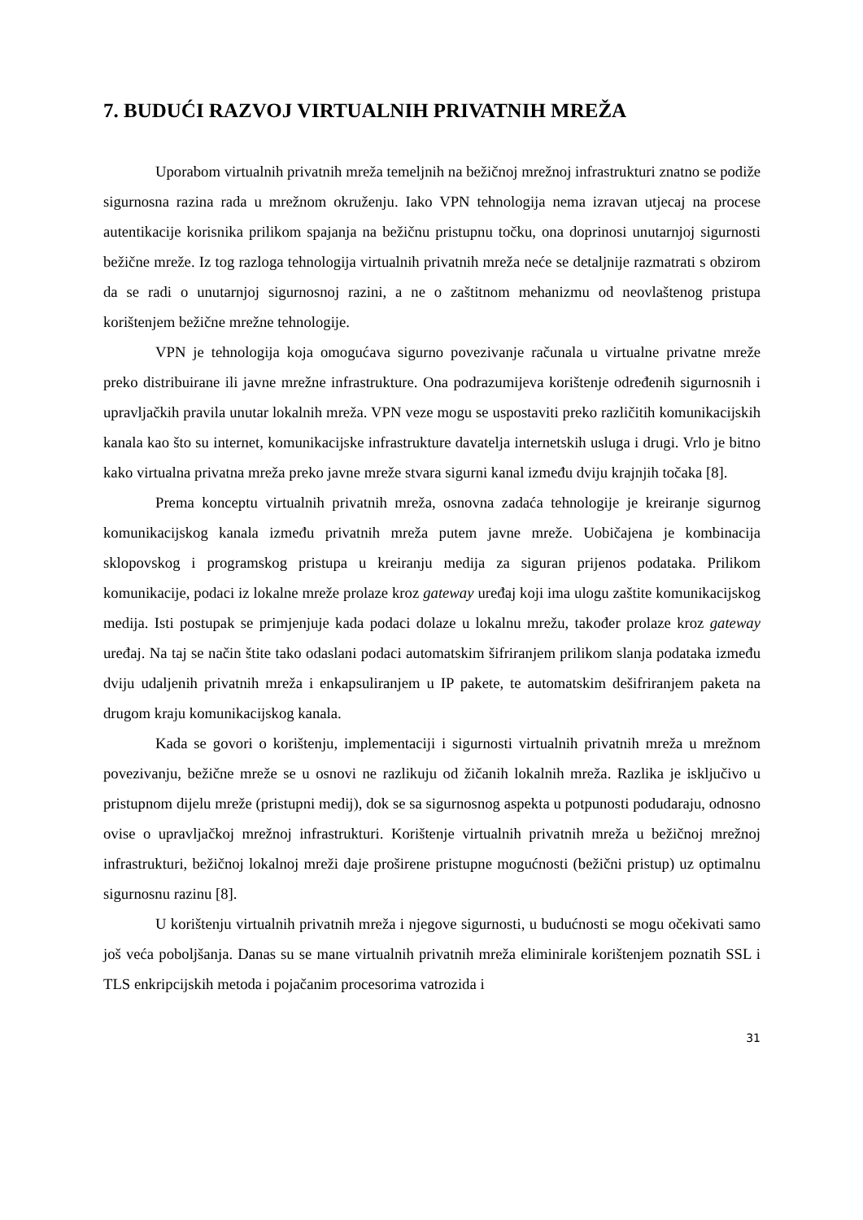7. BUDUĆI RAZVOJ VIRTUALNIH PRIVATNIH MREŽA
Uporabom virtualnih privatnih mreža temeljnih na bežičnoj mrežnoj infrastrukturi znatno se podiže sigurnosna razina rada u mrežnom okruženju. Iako VPN tehnologija nema izravan utjecaj na procese autentikacije korisnika prilikom spajanja na bežičnu pristupnu točku, ona doprinosi unutarnjoj sigurnosti bežične mreže. Iz tog razloga tehnologija virtualnih privatnih mreža neće se detaljnije razmatrati s obzirom da se radi o unutarnjoj sigurnosnoj razini, a ne o zaštitnom mehanizmu od neovlaštenog pristupa korištenjem bežične mrežne tehnologije.
VPN je tehnologija koja omogućava sigurno povezivanje računala u virtualne privatne mreže preko distribuirane ili javne mrežne infrastrukture. Ona podrazumijeva korištenje određenih sigurnosnih i upravljačkih pravila unutar lokalnih mreža. VPN veze mogu se uspostaviti preko različitih komunikacijskih kanala kao što su internet, komunikacijske infrastrukture davatelja internetskih usluga i drugi. Vrlo je bitno kako virtualna privatna mreža preko javne mreže stvara sigurni kanal između dviju krajnjih točaka [8].
Prema konceptu virtualnih privatnih mreža, osnovna zadaća tehnologije je kreiranje sigurnog komunikacijskog kanala između privatnih mreža putem javne mreže. Uobičajena je kombinacija sklopovskog i programskog pristupa u kreiranju medija za siguran prijenos podataka. Prilikom komunikacije, podaci iz lokalne mreže prolaze kroz gateway uređaj koji ima ulogu zaštite komunikacijskog medija. Isti postupak se primjenjuje kada podaci dolaze u lokalnu mrežu, također prolaze kroz gateway uređaj. Na taj se način štite tako odaslani podaci automatskim šifriranjem prilikom slanja podataka između dviju udaljenih privatnih mreža i enkapsuliranjem u IP pakete, te automatskim dešifriranjem paketa na drugom kraju komunikacijskog kanala.
Kada se govori o korištenju, implementaciji i sigurnosti virtualnih privatnih mreža u mrežnom povezivanju, bežične mreže se u osnovi ne razlikuju od žičanih lokalnih mreža. Razlika je isključivo u pristupnom dijelu mreže (pristupni medij), dok se sa sigurnosnog aspekta u potpunosti podudaraju, odnosno ovise o upravljačkoj mrežnoj infrastrukturi. Korištenje virtualnih privatnih mreža u bežičnoj mrežnoj infrastrukturi, bežičnoj lokalnoj mreži daje proširene pristupne mogućnosti (bežični pristup) uz optimalnu sigurnosnu razinu [8].
U korištenju virtualnih privatnih mreža i njegove sigurnosti, u budućnosti se mogu očekivati samo još veća poboljšanja. Danas su se mane virtualnih privatnih mreža eliminirale korištenjem poznatih SSL i TLS enkripcijskih metoda i pojačanim procesorima vatrozida i
31